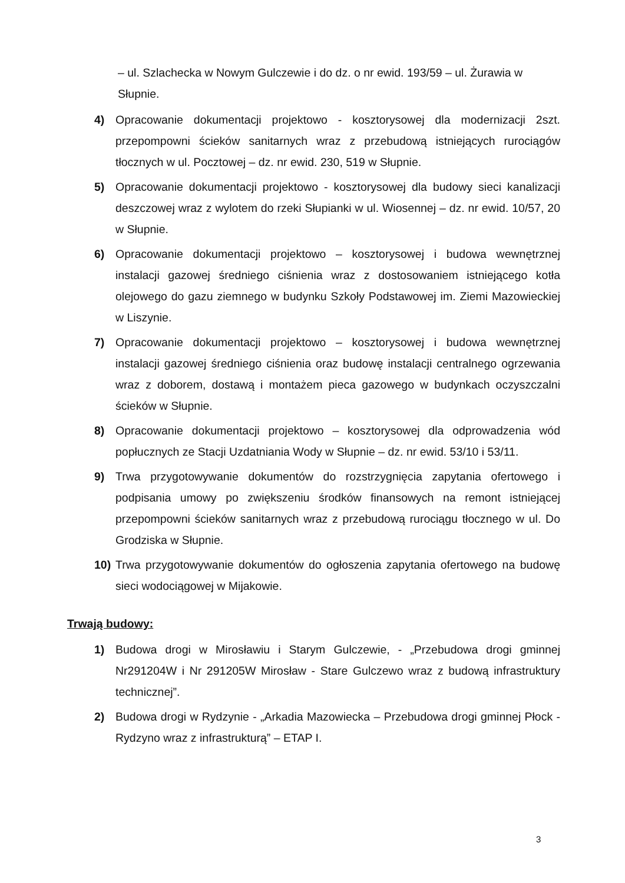– ul. Szlachecka w Nowym Gulczewie i do dz. o nr ewid. 193/59 – ul. Żurawia w Słupnie.
4) Opracowanie dokumentacji projektowo - kosztorysowej dla modernizacji 2szt. przepompowni ścieków sanitarnych wraz z przebudową istniejących rurociągów tłocznych w ul. Pocztowej – dz. nr ewid. 230, 519 w Słupnie.
5) Opracowanie dokumentacji projektowo - kosztorysowej dla budowy sieci kanalizacji deszczowej wraz z wylotem do rzeki Słupianki w ul. Wiosennej – dz. nr ewid. 10/57, 20 w Słupnie.
6) Opracowanie dokumentacji projektowo – kosztorysowej i budowa wewnętrznej instalacji gazowej średniego ciśnienia wraz z dostosowaniem istniejącego kotła olejowego do gazu ziemnego w budynku Szkoły Podstawowej im. Ziemi Mazowieckiej w Liszynie.
7) Opracowanie dokumentacji projektowo – kosztorysowej i budowa wewnętrznej instalacji gazowej średniego ciśnienia oraz budowę instalacji centralnego ogrzewania wraz z doborem, dostawą i montażem pieca gazowego w budynkach oczyszczalni ścieków w Słupnie.
8) Opracowanie dokumentacji projektowo – kosztorysowej dla odprowadzenia wód popłucznych ze Stacji Uzdatniania Wody w Słupnie – dz. nr ewid. 53/10 i 53/11.
9) Trwa przygotowywanie dokumentów do rozstrzygnięcia zapytania ofertowego i podpisania umowy po zwiększeniu środków finansowych na remont istniejącej przepompowni ścieków sanitarnych wraz z przebudową rurociągu tłocznego w ul. Do Grodziska w Słupnie.
10) Trwa przygotowywanie dokumentów do ogłoszenia zapytania ofertowego na budowę sieci wodociągowej w Mijakowie.
Trwają budowy:
1) Budowa drogi w Mirosławiu i Starym Gulczewie, - „Przebudowa drogi gminnej Nr291204W i Nr 291205W Mirosław - Stare Gulczewo wraz z budową infrastruktury technicznej”.
2) Budowa drogi w Rydzynie - „Arkadia Mazowiecka – Przebudowa drogi gminnej Płock - Rydzyno wraz z infrastrukturą” – ETAP I.
3